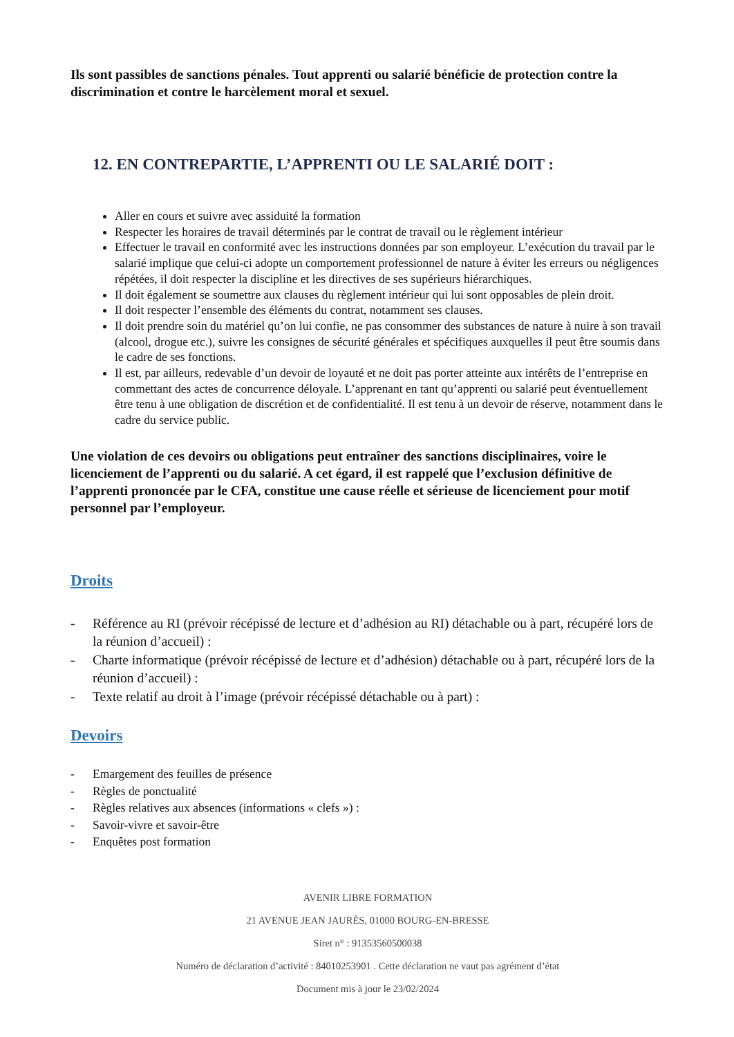Ils sont passibles de sanctions pénales. Tout apprenti ou salarié bénéficie de protection contre la discrimination et contre le harcèlement moral et sexuel.
12. EN CONTREPARTIE, L’APPRENTI OU LE SALARIÉ DOIT :
Aller en cours et suivre avec assiduité la formation
Respecter les horaires de travail déterminés par le contrat de travail ou le règlement intérieur
Effectuer le travail en conformité avec les instructions données par son employeur. L’exécution du travail par le salarié implique que celui-ci adopte un comportement professionnel de nature à éviter les erreurs ou négligences répétées, il doit respecter la discipline et les directives de ses supérieurs hiérarchiques.
Il doit également se soumettre aux clauses du règlement intérieur qui lui sont opposables de plein droit.
Il doit respecter l’ensemble des éléments du contrat, notamment ses clauses.
Il doit prendre soin du matériel qu’on lui confie, ne pas consommer des substances de nature à nuire à son travail (alcool, drogue etc.), suivre les consignes de sécurité générales et spécifiques auxquelles il peut être soumis dans le cadre de ses fonctions.
Il est, par ailleurs, redevable d’un devoir de loyauté et ne doit pas porter atteinte aux intérêts de l’entreprise en commettant des actes de concurrence déloyale. L’apprenant en tant qu’apprenti ou salarié peut éventuellement être tenu à une obligation de discrétion et de confidentialité. Il est tenu à un devoir de réserve, notamment dans le cadre du service public.
Une violation de ces devoirs ou obligations peut entraîner des sanctions disciplinaires, voire le licenciement de l’apprenti ou du salarié. A cet égard, il est rappelé que l’exclusion définitive de l’apprenti prononcée par le CFA, constitue une cause réelle et sérieuse de licenciement pour motif personnel par l’employeur.
Droits
- Référence au RI (prévoir récépissé de lecture et d’adhésion au RI) détachable ou à part, récupéré lors de la réunion d’accueil) :
- Charte informatique (prévoir récépissé de lecture et d’adhésion) détachable ou à part, récupéré lors de la réunion d’accueil) :
- Texte relatif au droit à l’image (prévoir récépissé détachable ou à part) :
Devoirs
- Emargement des feuilles de présence
- Règles de ponctualité
- Règles relatives aux absences (informations « clefs ») :
- Savoir-vivre et savoir-être
- Enquêtes post formation
AVENIR LIBRE FORMATION
21 AVENUE JEAN JAURÈS, 01000 BOURG-EN-BRESSE
Siret n° : 91353560500038
Numéro de déclaration d’activité : 84010253901 . Cette déclaration ne vaut pas agrément d’état
Document mis à jour le 23/02/2024